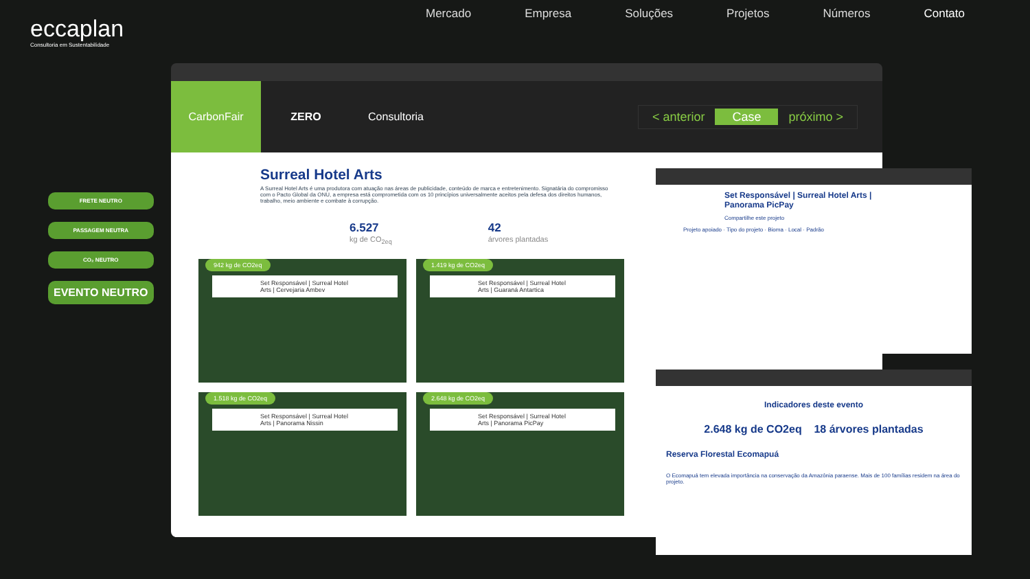eccaplan
Consultoria em Sustentabilidade
Mercado Empresa Soluções Projetos Números Contato
FRETE NEUTRO
PASSAGEM NEUTRA
CO₂ NEUTRO
EVENTO NEUTRO
CarbonFair ZERO Consultoria
< anterior Case próximo >
Surreal Hotel Arts
A Surreal Hotel Arts é uma produtora com atuação nas áreas de publicidade, conteúdo de marca e entretenimento. Signatária do compromisso com o Pacto Global da ONU, a empresa está comprometida com os 10 princípios universalmente aceitos pela defesa dos direitos humanos, trabalho, meio ambiente e combate à corrupção.
6.527
kg de CO<sub>2eq</sub>
42
árvores plantadas
942 kg de CO2eq
Set Responsável | Surreal Hotel Arts | Cervejaria Ambev
1.419 kg de CO2eq
Set Responsável | Surreal Hotel Arts | Guaraná Antartica
1.518 kg de CO2eq
Set Responsável | Surreal Hotel Arts | Panorama Nissin
2.648 kg de CO2eq
Set Responsável | Surreal Hotel Arts | Panorama PicPay
Set Responsável | Surreal Hotel Arts | Panorama PicPay
Compartilhe este projeto
Projeto apoiado · Tipo do projeto · Bioma · Local · Padrão
Indicadores deste evento
2.648 kg de CO2eq 18 árvores plantadas
Reserva Florestal Ecomapuá
O Ecomapuá tem elevada importância na conservação da Amazônia paraense. Mais de 100 famílias residem na área do projeto.